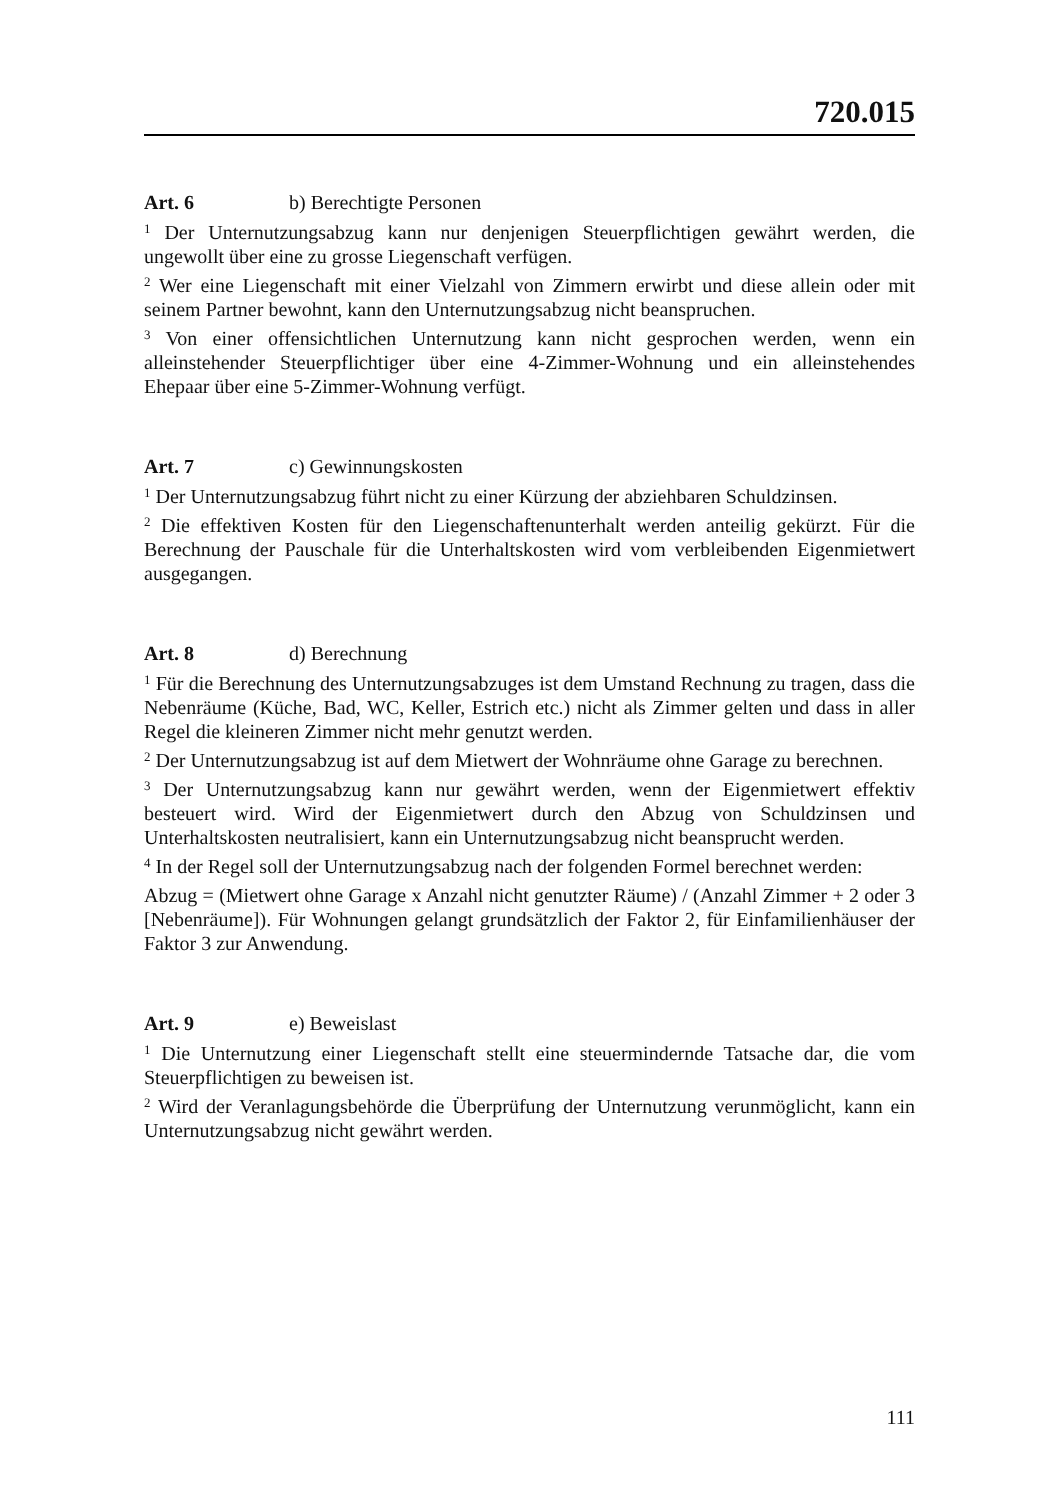720.015
Art. 6 b) Berechtigte Personen
<sup>1</sup> Der Unternutzungsabzug kann nur denjenigen Steuerpflichtigen gewährt werden, die ungewollt über eine zu grosse Liegenschaft verfügen.
<sup>2</sup> Wer eine Liegenschaft mit einer Vielzahl von Zimmern erwirbt und diese allein oder mit seinem Partner bewohnt, kann den Unternutzungsabzug nicht beanspruchen.
<sup>3</sup> Von einer offensichtlichen Unternutzung kann nicht gesprochen werden, wenn ein alleinstehender Steuerpflichtiger über eine 4-Zimmer-Wohnung und ein alleinstehendes Ehepaar über eine 5-Zimmer-Wohnung verfügt.
Art. 7 c) Gewinnungskosten
<sup>1</sup> Der Unternutzungsabzug führt nicht zu einer Kürzung der abziehbaren Schuldzinsen.
<sup>2</sup> Die effektiven Kosten für den Liegenschaftenunterhalt werden anteilig gekürzt. Für die Berechnung der Pauschale für die Unterhaltskosten wird vom verbleibenden Eigenmietwert ausgegangen.
Art. 8 d) Berechnung
<sup>1</sup> Für die Berechnung des Unternutzungsabzuges ist dem Umstand Rechnung zu tragen, dass die Nebenräume (Küche, Bad, WC, Keller, Estrich etc.) nicht als Zimmer gelten und dass in aller Regel die kleineren Zimmer nicht mehr genutzt werden.
<sup>2</sup> Der Unternutzungsabzug ist auf dem Mietwert der Wohnräume ohne Garage zu berechnen.
<sup>3</sup> Der Unternutzungsabzug kann nur gewährt werden, wenn der Eigenmietwert effektiv besteuert wird. Wird der Eigenmietwert durch den Abzug von Schuldzinsen und Unterhaltskosten neutralisiert, kann ein Unternutzungsabzug nicht beansprucht werden.
<sup>4</sup> In der Regel soll der Unternutzungsabzug nach der folgenden Formel berechnet werden:
Abzug = (Mietwert ohne Garage x Anzahl nicht genutzter Räume) / (Anzahl Zimmer + 2 oder 3 [Nebenräume]). Für Wohnungen gelangt grundsätzlich der Faktor 2, für Einfamilienhäuser der Faktor 3 zur Anwendung.
Art. 9 e) Beweislast
<sup>1</sup> Die Unternutzung einer Liegenschaft stellt eine steuermindernde Tatsache dar, die vom Steuerpflichtigen zu beweisen ist.
<sup>2</sup> Wird der Veranlagungsbehörde die Überprüfung der Unternutzung verunmöglicht, kann ein Unternutzungsabzug nicht gewährt werden.
111